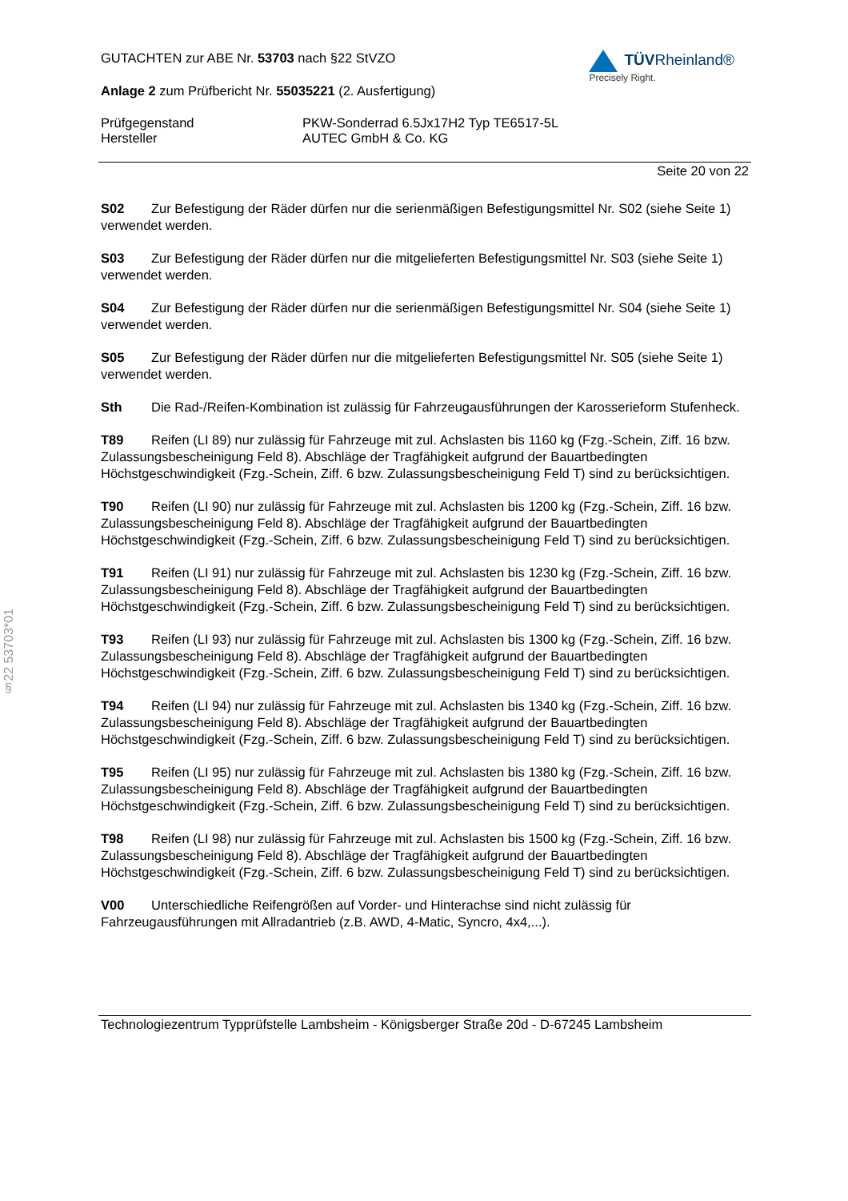GUTACHTEN zur ABE Nr. 53703 nach §22 StVZO
Anlage 2 zum Prüfbericht Nr. 55035221 (2. Ausfertigung)
TÜVRheinland®
Precisely Right.
Prüfgegenstand PKW-Sonderrad 6.5Jx17H2 Typ TE6517-5L
Hersteller AUTEC GmbH & Co. KG
Seite 20 von 22
S02 Zur Befestigung der Räder dürfen nur die serienmäßigen Befestigungsmittel Nr. S02 (siehe Seite 1) verwendet werden.
S03 Zur Befestigung der Räder dürfen nur die mitgelieferten Befestigungsmittel Nr. S03 (siehe Seite 1) verwendet werden.
S04 Zur Befestigung der Räder dürfen nur die serienmäßigen Befestigungsmittel Nr. S04 (siehe Seite 1) verwendet werden.
S05 Zur Befestigung der Räder dürfen nur die mitgelieferten Befestigungsmittel Nr. S05 (siehe Seite 1) verwendet werden.
Sth Die Rad-/Reifen-Kombination ist zulässig für Fahrzeugausführungen der Karosserieform Stufenheck.
T89 Reifen (LI 89) nur zulässig für Fahrzeuge mit zul. Achslasten bis 1160 kg (Fzg.-Schein, Ziff. 16 bzw. Zulassungsbescheinigung Feld 8). Abschläge der Tragfähigkeit aufgrund der Bauartbedingten Höchstgeschwindigkeit (Fzg.-Schein, Ziff. 6 bzw. Zulassungsbescheinigung Feld T) sind zu berücksichtigen.
T90 Reifen (LI 90) nur zulässig für Fahrzeuge mit zul. Achslasten bis 1200 kg (Fzg.-Schein, Ziff. 16 bzw. Zulassungsbescheinigung Feld 8). Abschläge der Tragfähigkeit aufgrund der Bauartbedingten Höchstgeschwindigkeit (Fzg.-Schein, Ziff. 6 bzw. Zulassungsbescheinigung Feld T) sind zu berücksichtigen.
T91 Reifen (LI 91) nur zulässig für Fahrzeuge mit zul. Achslasten bis 1230 kg (Fzg.-Schein, Ziff. 16 bzw. Zulassungsbescheinigung Feld 8). Abschläge der Tragfähigkeit aufgrund der Bauartbedingten Höchstgeschwindigkeit (Fzg.-Schein, Ziff. 6 bzw. Zulassungsbescheinigung Feld T) sind zu berücksichtigen.
T93 Reifen (LI 93) nur zulässig für Fahrzeuge mit zul. Achslasten bis 1300 kg (Fzg.-Schein, Ziff. 16 bzw. Zulassungsbescheinigung Feld 8). Abschläge der Tragfähigkeit aufgrund der Bauartbedingten Höchstgeschwindigkeit (Fzg.-Schein, Ziff. 6 bzw. Zulassungsbescheinigung Feld T) sind zu berücksichtigen.
T94 Reifen (LI 94) nur zulässig für Fahrzeuge mit zul. Achslasten bis 1340 kg (Fzg.-Schein, Ziff. 16 bzw. Zulassungsbescheinigung Feld 8). Abschläge der Tragfähigkeit aufgrund der Bauartbedingten Höchstgeschwindigkeit (Fzg.-Schein, Ziff. 6 bzw. Zulassungsbescheinigung Feld T) sind zu berücksichtigen.
T95 Reifen (LI 95) nur zulässig für Fahrzeuge mit zul. Achslasten bis 1380 kg (Fzg.-Schein, Ziff. 16 bzw. Zulassungsbescheinigung Feld 8). Abschläge der Tragfähigkeit aufgrund der Bauartbedingten Höchstgeschwindigkeit (Fzg.-Schein, Ziff. 6 bzw. Zulassungsbescheinigung Feld T) sind zu berücksichtigen.
T98 Reifen (LI 98) nur zulässig für Fahrzeuge mit zul. Achslasten bis 1500 kg (Fzg.-Schein, Ziff. 16 bzw. Zulassungsbescheinigung Feld 8). Abschläge der Tragfähigkeit aufgrund der Bauartbedingten Höchstgeschwindigkeit (Fzg.-Schein, Ziff. 6 bzw. Zulassungsbescheinigung Feld T) sind zu berücksichtigen.
V00 Unterschiedliche Reifengrößen auf Vorder- und Hinterachse sind nicht zulässig für Fahrzeugausführungen mit Allradantrieb (z.B. AWD, 4-Matic, Syncro, 4x4,...).
Technologiezentrum Typprüfstelle Lambsheim - Königsberger Straße 20d - D-67245 Lambsheim
§22 53703*01